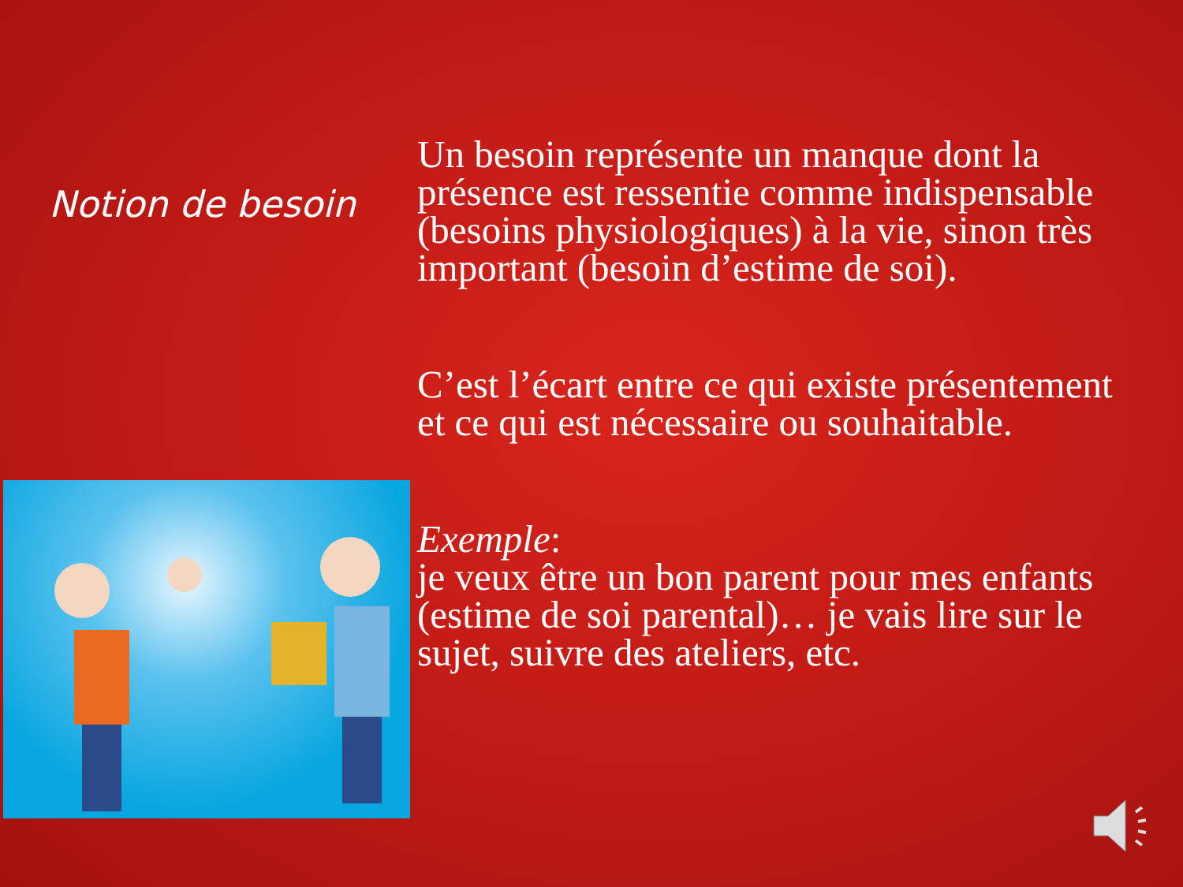Notion de besoin
Un besoin représente un manque dont la présence est ressentie comme indispensable (besoins physiologiques) à la vie, sinon très important (besoin d’estime de soi).
C’est l’écart entre ce qui existe présentement et ce qui est nécessaire ou souhaitable.
Exemple:
je veux être un bon parent pour mes enfants (estime de soi parental)… je vais lire sur le sujet, suivre des ateliers, etc.